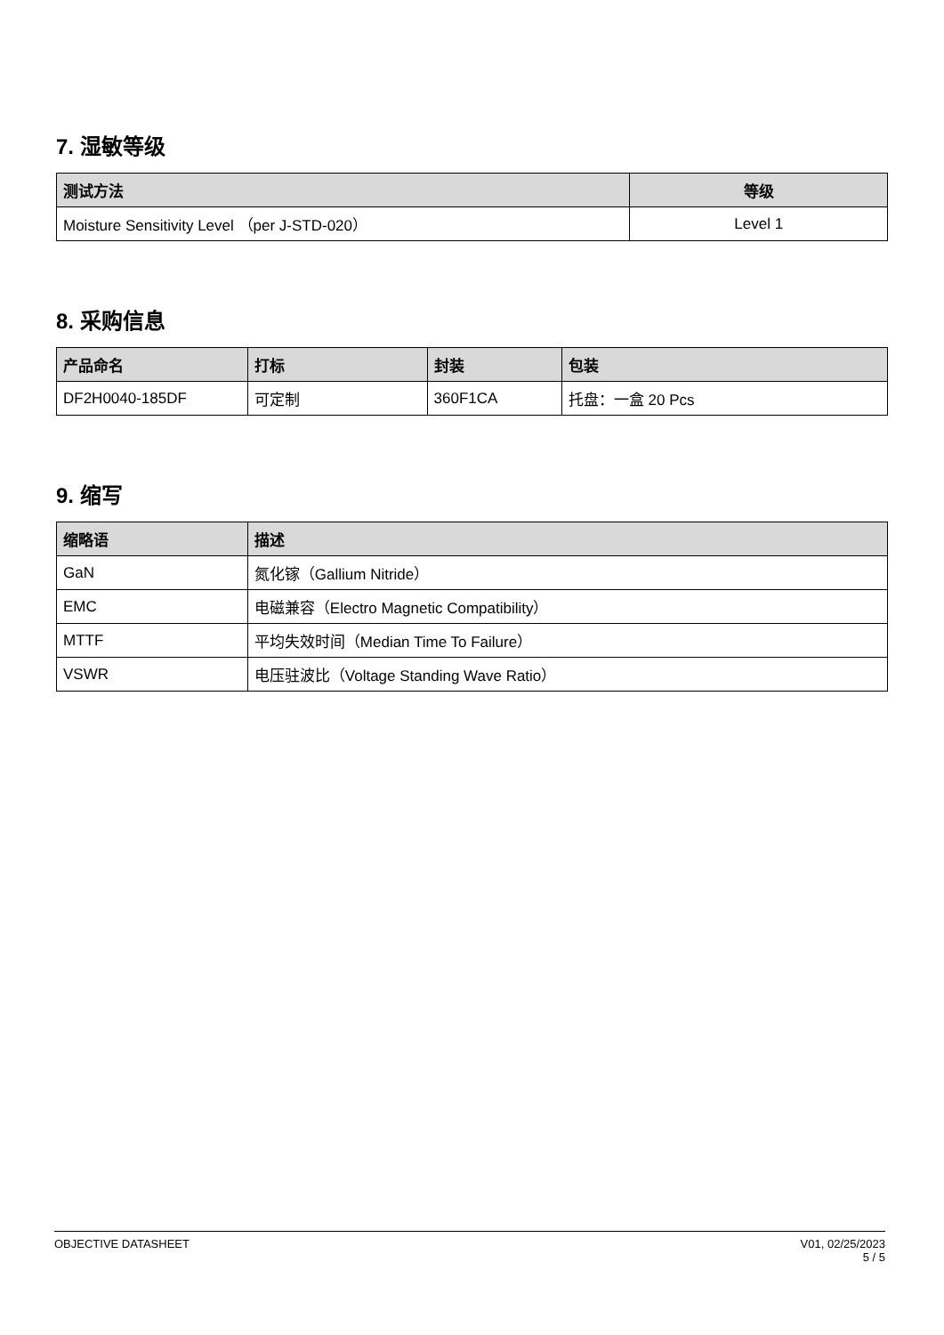7. 湿敏等级
| 测试方法 | 等级 |
| --- | --- |
| Moisture Sensitivity Level （per J-STD-020） | Level 1 |
8. 采购信息
| 产品命名 | 打标 | 封装 | 包装 |
| --- | --- | --- | --- |
| DF2H0040-185DF | 可定制 | 360F1CA | 托盘：一盒 20 Pcs |
9. 缩写
| 缩略语 | 描述 |
| --- | --- |
| GaN | 氮化镓（Gallium Nitride） |
| EMC | 电磁兼容（Electro Magnetic Compatibility） |
| MTTF | 平均失效时间（Median Time To Failure） |
| VSWR | 电压驻波比（Voltage Standing Wave Ratio） |
OBJECTIVE DATASHEET V01, 02/25/2023
5 / 5